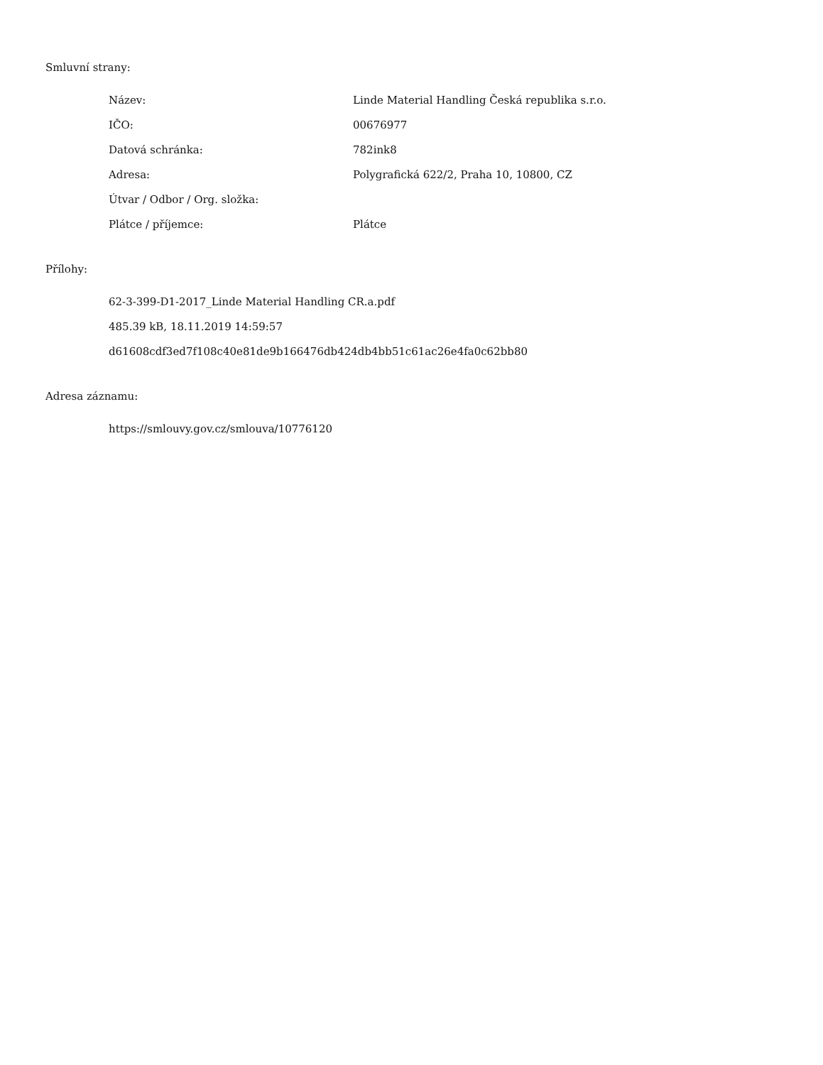Smluvní strany:
| Název: | Linde Material Handling Česká republika s.r.o. |
| IČO: | 00676977 |
| Datová schránka: | 782ink8 |
| Adresa: | Polygrafická 622/2, Praha 10, 10800, CZ |
| Útvar / Odbor / Org. složka: | |
| Plátce / příjemce: | Plátce |
Přílohy:
62-3-399-D1-2017_Linde Material Handling CR.a.pdf
485.39 kB, 18.11.2019 14:59:57
d61608cdf3ed7f108c40e81de9b166476db424db4bb51c61ac26e4fa0c62bb80
Adresa záznamu:
https://smlouvy.gov.cz/smlouva/10776120